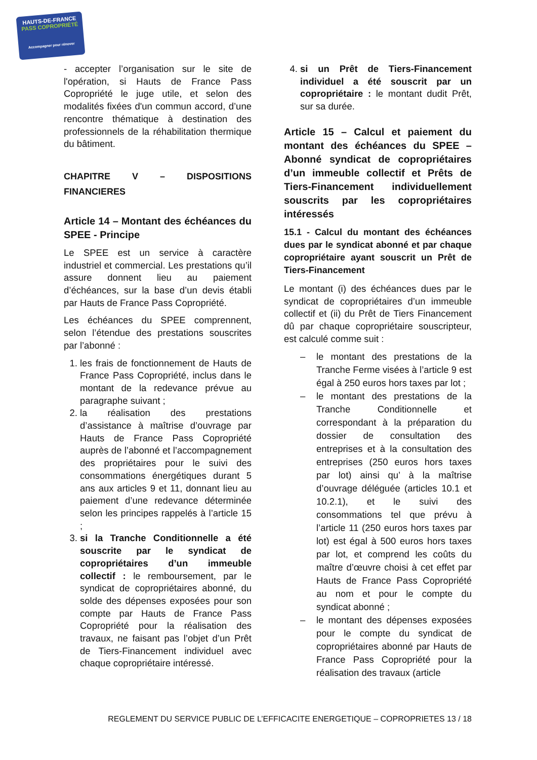HAUTS-DE-FRANCE
PASS COPROPRIÉTÉ
Accompagner pour rénover
- accepter l’organisation sur le site de l'opération, si Hauts de France Pass Copropriété le juge utile, et selon des modalités fixées d'un commun accord, d’une rencontre thématique à destination des professionnels de la réhabilitation thermique du bâtiment.
CHAPITRE V – DISPOSITIONS FINANCIERES
Article 14 – Montant des échéances du SPEE - Principe
Le SPEE est un service à caractère industriel et commercial. Les prestations qu’il assure donnent lieu au paiement d’échéances, sur la base d’un devis établi par Hauts de France Pass Copropriété.
Les échéances du SPEE comprennent, selon l’étendue des prestations souscrites par l’abonné :
1. les frais de fonctionnement de Hauts de France Pass Copropriété, inclus dans le montant de la redevance prévue au paragraphe suivant ;
2. la réalisation des prestations d’assistance à maîtrise d’ouvrage par Hauts de France Pass Copropriété auprès de l’abonné et l’accompagnement des propriétaires pour le suivi des consommations énergétiques durant 5 ans aux articles 9 et 11, donnant lieu au paiement d’une redevance déterminée selon les principes rappelés à l’article 15 ;
3. si la Tranche Conditionnelle a été souscrite par le syndicat de copropriétaires d’un immeuble collectif : le remboursement, par le syndicat de copropriétaires abonné, du solde des dépenses exposées pour son compte par Hauts de France Pass Copropriété pour la réalisation des travaux, ne faisant pas l’objet d’un Prêt de Tiers-Financement individuel avec chaque copropriétaire intéressé.
4. si un Prêt de Tiers-Financement individuel a été souscrit par un copropriétaire : le montant dudit Prêt, sur sa durée.
Article 15 – Calcul et paiement du montant des échéances du SPEE – Abonné syndicat de copropriétaires d’un immeuble collectif et Prêts de Tiers-Financement individuellement souscrits par les copropriétaires intéressés
15.1 - Calcul du montant des échéances dues par le syndicat abonné et par chaque copropriétaire ayant souscrit un Prêt de Tiers-Financement
Le montant (i) des échéances dues par le syndicat de copropriétaires d’un immeuble collectif et (ii) du Prêt de Tiers Financement dû par chaque copropriétaire souscripteur, est calculé comme suit :
– le montant des prestations de la Tranche Ferme visées à l’article 9 est égal à 250 euros hors taxes par lot ;
– le montant des prestations de la Tranche Conditionnelle et correspondant à la préparation du dossier de consultation des entreprises et à la consultation des entreprises (250 euros hors taxes par lot) ainsi qu’ à la maîtrise d’ouvrage déléguée (articles 10.1 et 10.2.1), et le suivi des consommations tel que prévu à l’article 11 (250 euros hors taxes par lot) est égal à 500 euros hors taxes par lot, et comprend les coûts du maître d’œuvre choisi à cet effet par Hauts de France Pass Copropriété au nom et pour le compte du syndicat abonné ;
– le montant des dépenses exposées pour le compte du syndicat de copropriétaires abonné par Hauts de France Pass Copropriété pour la réalisation des travaux (article
REGLEMENT DU SERVICE PUBLIC DE L’EFFICACITE ENERGETIQUE – COPROPRIETES 13 / 18